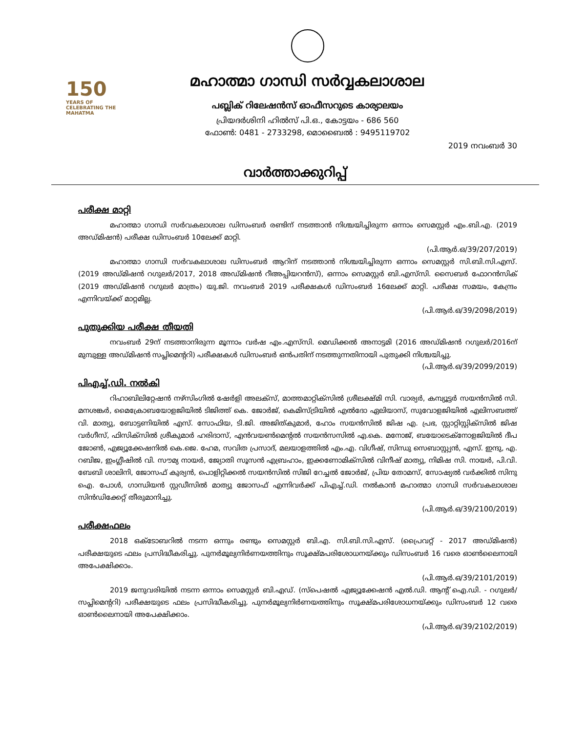150
YEARS OF CELEBRATING THE MAHATMA
മഹാത്മാ ഗാന്ധി സർവ്വകലാശാല
പബ്ലിക് റിലേഷൻസ് ഓഫീസറുടെ കാര്യാലയം
പ്രിയദർശിനി ഹിൽസ് പി.ഒ., കോട്ടയം - 686 560
ഫോൺ: 0481 - 2733298, മൊബൈൽ : 9495119702
2019 നവംബർ 30
വാർത്താക്കുറിപ്പ്
പരീക്ഷ മാറ്റി
മഹാത്മാ ഗാന്ധി സർവകലാശാല ഡിസംബർ രണ്ടിന് നടത്താൻ നിശ്ചയിച്ചിരുന്ന ഒന്നാം സെമസ്റ്റർ എം.ബി.എ. (2019 അഡ്മിഷൻ) പരീക്ഷ ഡിസംബർ 10ലേക്ക് മാറ്റി.
(പി.ആർ.ഒ/39/207/2019)
മഹാത്മാ ഗാന്ധി സർവകലാശാല ഡിസംബർ ആറിന് നടത്താൻ നിശ്ചയിച്ചിരുന്ന ഒന്നാം സെമസ്റ്റർ സി.ബി.സി.എസ്. (2019 അഡ്മിഷൻ റഗുലർ/2017, 2018 അഡ്മിഷൻ റീഅപ്പിയറൻസ്), ഒന്നാം സെമസ്റ്റർ ബി.എസ്‌സി. സൈബർ ഫോറൻസിക് (2019 അഡ്മിഷൻ റഗുലർ മാത്രം) യു.ജി. നവംബർ 2019 പരീക്ഷകൾ ഡിസംബർ 16ലേക്ക് മാറ്റി. പരീക്ഷ സമയം, കേന്ദ്രം എന്നിവയ്ക്ക് മാറ്റമില്ല.
(പി.ആർ.ഒ/39/2098/2019)
പുതുക്കിയ പരീക്ഷ തീയതി
നവംബർ 29ന് നടത്താനിരുന്ന മൂന്നാം വർഷ എം.എസ്‌സി. മെഡിക്കൽ അനാട്ടമി (2016 അഡ്മിഷൻ റഗുലർ/2016ന് മുമ്പുള്ള അഡ്മിഷൻ സപ്ലിമെന്ററി) പരീക്ഷകൾ ഡിസംബർ ഒൻപതിന് നടത്തുന്നതിനായി പുതുക്കി നിശ്ചയിച്ചു.
(പി.ആർ.ഒ/39/2099/2019)
പിഎച്ച്.ഡി. നൽകി
റിഹാബിലിറ്റേഷൻ നഴ്‌സിംഗിൽ ഷേർളി അലക്‌സ്, മാത്തമാറ്റിക്‌സിൽ ശ്രീലക്ഷ്മി സി. വാര്യർ, കമ്പ്യൂട്ടർ സയൻസിൽ സി. മനശങ്കർ, മൈക്രോബയോളജിയിൽ ടിജിത്ത് കെ. ജോർജ്, കെമിസ്ട്രിയിൽ എൽദോ ഏലിയാസ്, സുവോളജിയിൽ എലിസബത്ത് വി. മാത്യു, ബോട്ടണിയിൽ എസ്. സോഫിയ, ടി.ജി. അജിത്കുമാർ, ഹോം സയൻസിൽ ജിഷ എ. പ്രഭ, സ്റ്റാറ്റിസ്റ്റിക്‌സിൽ ജിഷ വർഗീസ്, ഫിസിക്‌സിൽ ശ്രീകുമാർ ഹരിദാസ്, എൻവയൺമെന്റൽ സയൻസസിൽ എ.കെ. മനോജ്, ബയോടെക്‌നോളജിയിൽ ദീപ ജോൺ, എജ്യൂക്കേഷനിൽ കെ.ജെ. ഹേമ, സവിത പ്രസാദ്, മലയാളത്തിൽ എം.എ. വിഗീഷ്, സിന്ധു സെബാസ്റ്റ്യൻ, എസ്. ഇന്ദു, എ. റബിജ, ഇംഗ്ലീഷിൽ വി. സൗമ്യ നായർ, ജ്യോതി സൂസൻ എബ്രഹാം, ഇക്കണോമിക്‌സിൽ വിനീഷ് മാത്യു, നിമിഷ സി. നായർ, പി.വി. ബേബി ശാലിനി, ജോസഫ് കുര്യൻ, പൊളിറ്റിക്കൽ സയൻസിൽ സിജി റേച്ചൽ ജോർജ്, പ്രിയ തോമസ്, സോഷ്യൽ വർക്കിൽ സിനു ഐ. പോൾ, ഗാന്ധിയൻ സ്റ്റഡീസിൽ മാത്യു ജോസഫ് എന്നിവർക്ക് പിഎച്ച്.ഡി. നൽകാൻ മഹാത്മാ ഗാന്ധി സർവകലാശാല സിൻഡിക്കേറ്റ് തീരുമാനിച്ചു.
(പി.ആർ.ഒ/39/2100/2019)
പരീക്ഷഫലം
2018 ഒക്ടോബറിൽ നടന്ന ഒന്നും രണ്ടും സെമസ്റ്റർ ബി.എ. സി.ബി.സി.എസ്. (പ്രൈവറ്റ് - 2017 അഡ്മിഷൻ) പരീക്ഷയുടെ ഫലം പ്രസിദ്ധീകരിച്ചു. പുനർമൂല്യനിർണയത്തിനും സൂക്ഷ്മപരിശോധനയ്ക്കും ഡിസംബർ 16 വരെ ഓൺലൈനായി അപേക്ഷിക്കാം.
(പി.ആർ.ഒ/39/2101/2019)
2019 ജനുവരിയിൽ നടന്ന ഒന്നാം സെമസ്റ്റർ ബി.എഡ്. (സ്‌പെഷൽ എജ്യൂക്കേഷൻ എൽ.ഡി. ആന്റ് ഐ.ഡി. - റഗുലർ/സപ്ലിമെന്ററി) പരീക്ഷയുടെ ഫലം പ്രസിദ്ധീകരിച്ചു. പുനർമൂല്യനിർണയത്തിനും സൂക്ഷ്മപരിശോധനയ്ക്കും ഡിസംബർ 12 വരെ ഓൺലൈനായി അപേക്ഷിക്കാം.
(പി.ആർ.ഒ/39/2102/2019)